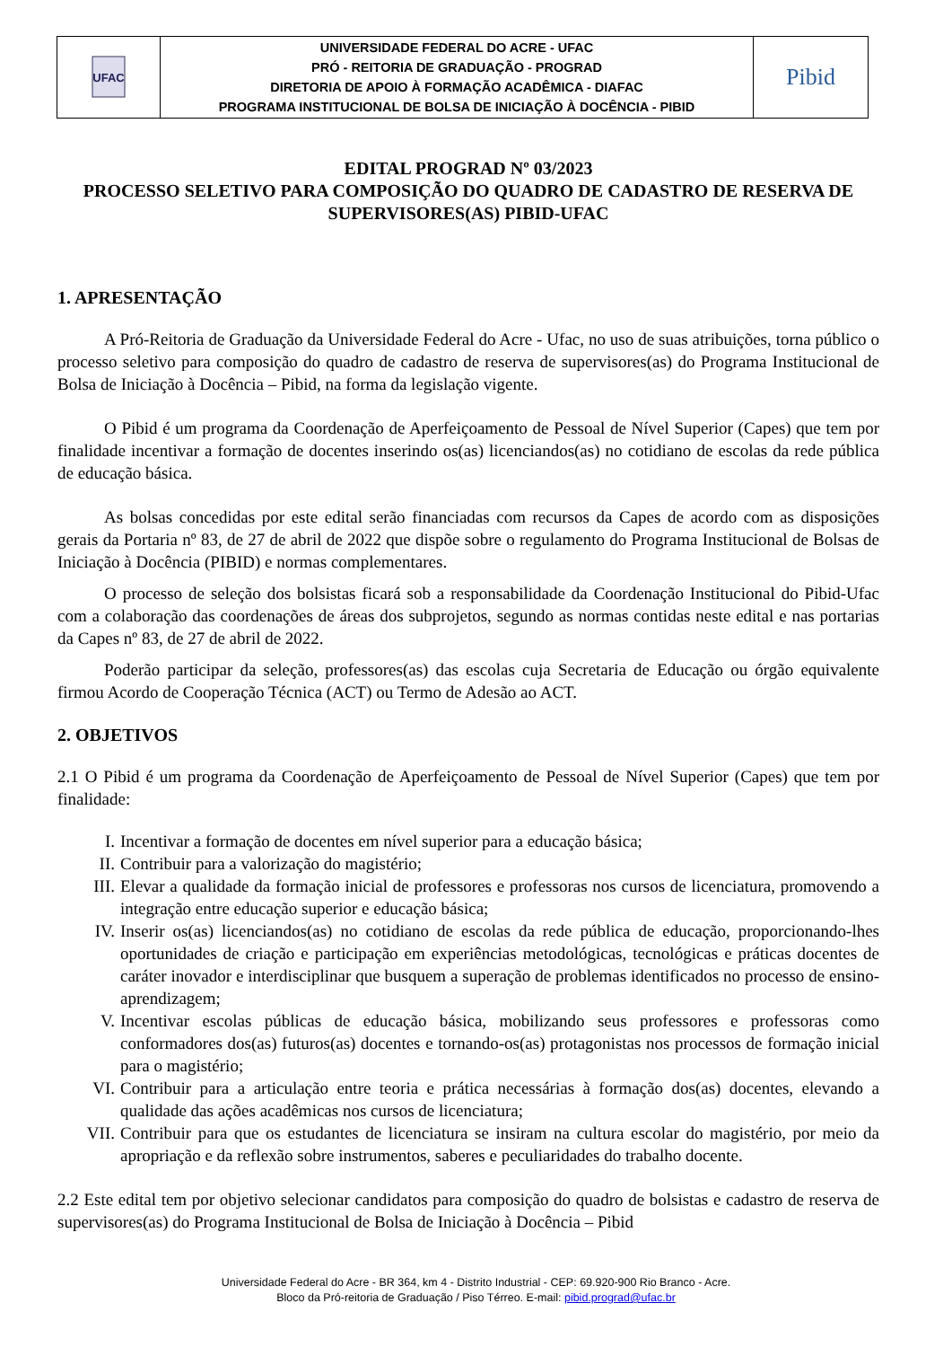| UFAC | UNIVERSIDADE FEDERAL DO ACRE - UFAC PRÓ - REITORIA DE GRADUAÇÃO - PROGRAD DIRETORIA DE APOIO À FORMAÇÃO ACADÊMICA - DIAFAC PROGRAMA INSTITUCIONAL DE BOLSA DE INICIAÇÃO À DOCÊNCIA - PIBID | Pibid |
EDITAL PROGRAD Nº 03/2023
PROCESSO SELETIVO PARA COMPOSIÇÃO DO QUADRO DE CADASTRO DE RESERVA DE SUPERVISORES(AS) PIBID-UFAC
1. APRESENTAÇÃO
A Pró-Reitoria de Graduação da Universidade Federal do Acre - Ufac, no uso de suas atribuições, torna público o processo seletivo para composição do quadro de cadastro de reserva de supervisores(as) do Programa Institucional de Bolsa de Iniciação à Docência – Pibid, na forma da legislação vigente.
O Pibid é um programa da Coordenação de Aperfeiçoamento de Pessoal de Nível Superior (Capes) que tem por finalidade incentivar a formação de docentes inserindo os(as) licenciandos(as) no cotidiano de escolas da rede pública de educação básica.
As bolsas concedidas por este edital serão financiadas com recursos da Capes de acordo com as disposições gerais da Portaria nº 83, de 27 de abril de 2022 que dispõe sobre o regulamento do Programa Institucional de Bolsas de Iniciação à Docência (PIBID) e normas complementares.
O processo de seleção dos bolsistas ficará sob a responsabilidade da Coordenação Institucional do Pibid-Ufac com a colaboração das coordenações de áreas dos subprojetos, segundo as normas contidas neste edital e nas portarias da Capes nº 83, de 27 de abril de 2022.
Poderão participar da seleção, professores(as) das escolas cuja Secretaria de Educação ou órgão equivalente firmou Acordo de Cooperação Técnica (ACT) ou Termo de Adesão ao ACT.
2. OBJETIVOS
2.1 O Pibid é um programa da Coordenação de Aperfeiçoamento de Pessoal de Nível Superior (Capes) que tem por finalidade:
I. Incentivar a formação de docentes em nível superior para a educação básica;
II. Contribuir para a valorização do magistério;
III. Elevar a qualidade da formação inicial de professores e professoras nos cursos de licenciatura, promovendo a integração entre educação superior e educação básica;
IV. Inserir os(as) licenciandos(as) no cotidiano de escolas da rede pública de educação, proporcionando-lhes oportunidades de criação e participação em experiências metodológicas, tecnológicas e práticas docentes de caráter inovador e interdisciplinar que busquem a superação de problemas identificados no processo de ensino-aprendizagem;
V. Incentivar escolas públicas de educação básica, mobilizando seus professores e professoras como conformadores dos(as) futuros(as) docentes e tornando-os(as) protagonistas nos processos de formação inicial para o magistério;
VI. Contribuir para a articulação entre teoria e prática necessárias à formação dos(as) docentes, elevando a qualidade das ações acadêmicas nos cursos de licenciatura;
VII. Contribuir para que os estudantes de licenciatura se insiram na cultura escolar do magistério, por meio da apropriação e da reflexão sobre instrumentos, saberes e peculiaridades do trabalho docente.
2.2 Este edital tem por objetivo selecionar candidatos para composição do quadro de bolsistas e cadastro de reserva de supervisores(as) do Programa Institucional de Bolsa de Iniciação à Docência – Pibid
Universidade Federal do Acre - BR 364, km 4 - Distrito Industrial - CEP: 69.920-900 Rio Branco - Acre.
Bloco da Pró-reitoria de Graduação / Piso Térreo. E-mail: pibid.prograd@ufac.br